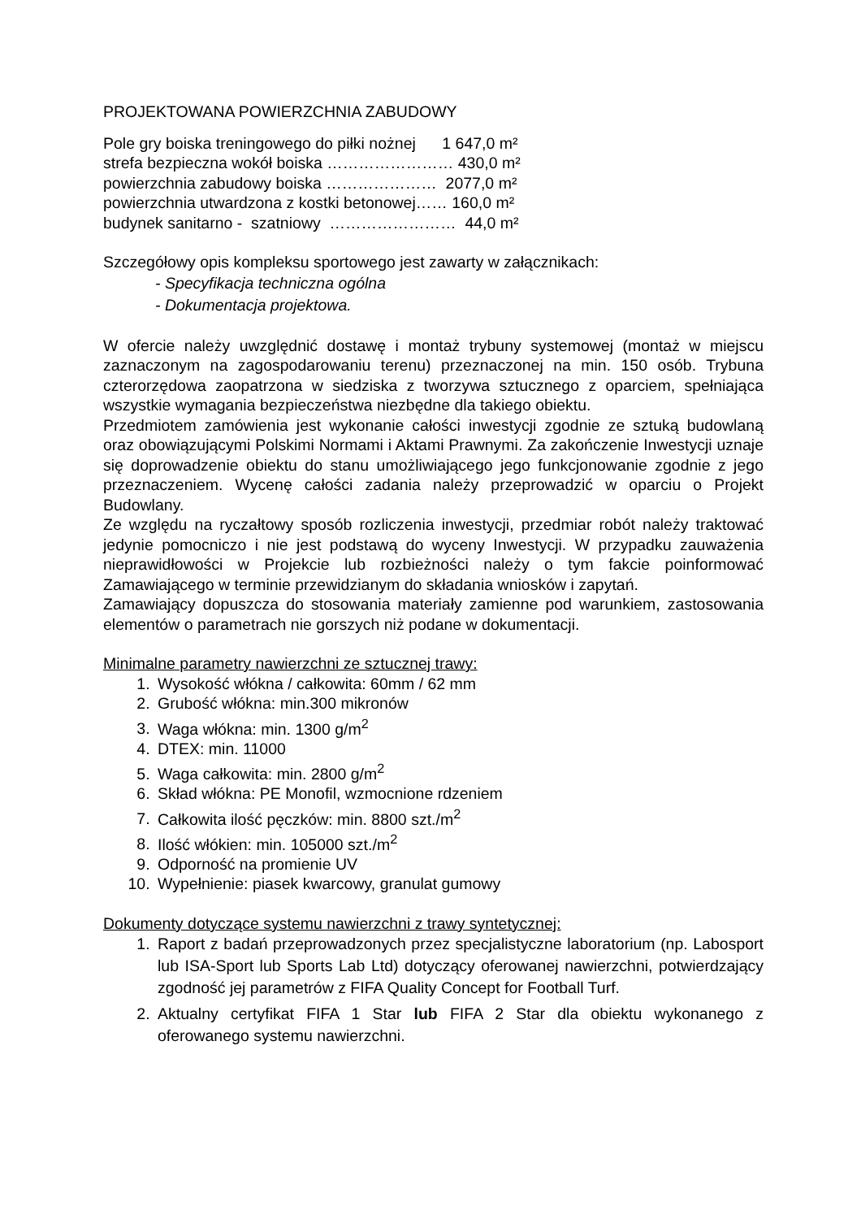PROJEKTOWANA POWIERZCHNIA ZABUDOWY
Pole gry boiska treningowego do piłki nożnej 1 647,0 m²
strefa bezpieczna wokół boiska …………………… 430,0 m²
powierzchnia zabudowy boiska ………………… 2077,0 m²
powierzchnia utwardzona z kostki betonowej…… 160,0 m²
budynek sanitarno - szatniowy …………………… 44,0 m²
Szczegółowy opis kompleksu sportowego jest zawarty w załącznikach:
- Specyfikacja techniczna ogólna
- Dokumentacja projektowa.
W ofercie należy uwzględnić dostawę i montaż trybuny systemowej (montaż w miejscu zaznaczonym na zagospodarowaniu terenu) przeznaczonej na min. 150 osób. Trybuna czterorzędowa zaopatrzona w siedziska z tworzywa sztucznego z oparciem, spełniająca wszystkie wymagania bezpieczeństwa niezbędne dla takiego obiektu.
Przedmiotem zamówienia jest wykonanie całości inwestycji zgodnie ze sztuką budowlaną oraz obowiązującymi Polskimi Normami i Aktami Prawnymi. Za zakończenie Inwestycji uznaje się doprowadzenie obiektu do stanu umożliwiającego jego funkcjonowanie zgodnie z jego przeznaczeniem. Wycenę całości zadania należy przeprowadzić w oparciu o Projekt Budowlany.
Ze względu na ryczałtowy sposób rozliczenia inwestycji, przedmiar robót należy traktować jedynie pomocniczo i nie jest podstawą do wyceny Inwestycji. W przypadku zauważenia nieprawidłowości w Projekcie lub rozbieżności należy o tym fakcie poinformować Zamawiającego w terminie przewidzianym do składania wniosków i zapytań.
Zamawiający dopuszcza do stosowania materiały zamienne pod warunkiem, zastosowania elementów o parametrach nie gorszych niż podane w dokumentacji.
Minimalne parametry nawierzchni ze sztucznej trawy:
1. Wysokość włókna / całkowita: 60mm / 62 mm
2. Grubość włókna: min.300 mikronów
3. Waga włókna: min. 1300 g/m<sup>2</sup>
4. DTEX: min. 11000
5. Waga całkowita: min. 2800 g/m<sup>2</sup>
6. Skład włókna: PE Monofil, wzmocnione rdzeniem
7. Całkowita ilość pęczków: min. 8800 szt./m<sup>2</sup>
8. Ilość włókien: min. 105000 szt./m<sup>2</sup>
9. Odporność na promienie UV
10. Wypełnienie: piasek kwarcowy, granulat gumowy
Dokumenty dotyczące systemu nawierzchni z trawy syntetycznej:
1. Raport z badań przeprowadzonych przez specjalistyczne laboratorium (np. Labosport lub ISA-Sport lub Sports Lab Ltd) dotyczący oferowanej nawierzchni, potwierdzający zgodność jej parametrów z FIFA Quality Concept for Football Turf.
2. Aktualny certyfikat FIFA 1 Star lub FIFA 2 Star dla obiektu wykonanego z oferowanego systemu nawierzchni.